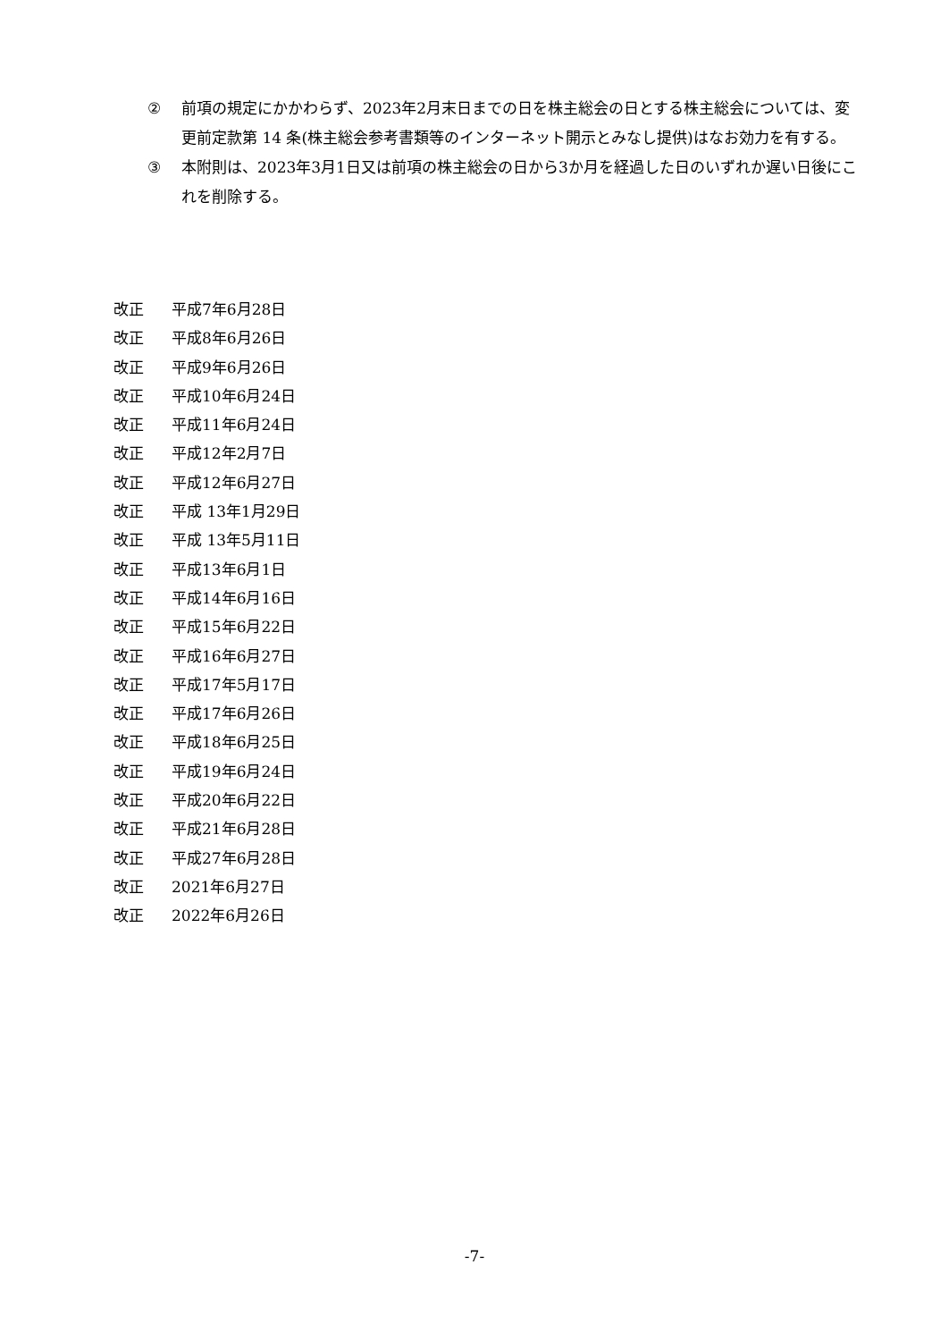② 前項の規定にかかわらず、2023年2月末日までの日を株主総会の日とする株主総会については、変更前定款第 14 条(株主総会参考書類等のインターネット開示とみなし提供)はなお効力を有する。
③ 本附則は、2023年3月1日又は前項の株主総会の日から3か月を経過した日のいずれか遅い日後にこれを削除する。
改正 平成7年6月28日
改正 平成8年6月26日
改正 平成9年6月26日
改正 平成10年6月24日
改正 平成11年6月24日
改正 平成12年2月7日
改正 平成12年6月27日
改正 平成 13年1月29日
改正 平成 13年5月11日
改正 平成13年6月1日
改正 平成14年6月16日
改正 平成15年6月22日
改正 平成16年6月27日
改正 平成17年5月17日
改正 平成17年6月26日
改正 平成18年6月25日
改正 平成19年6月24日
改正 平成20年6月22日
改正 平成21年6月28日
改正 平成27年6月28日
改正 2021年6月27日
改正 2022年6月26日
-7-